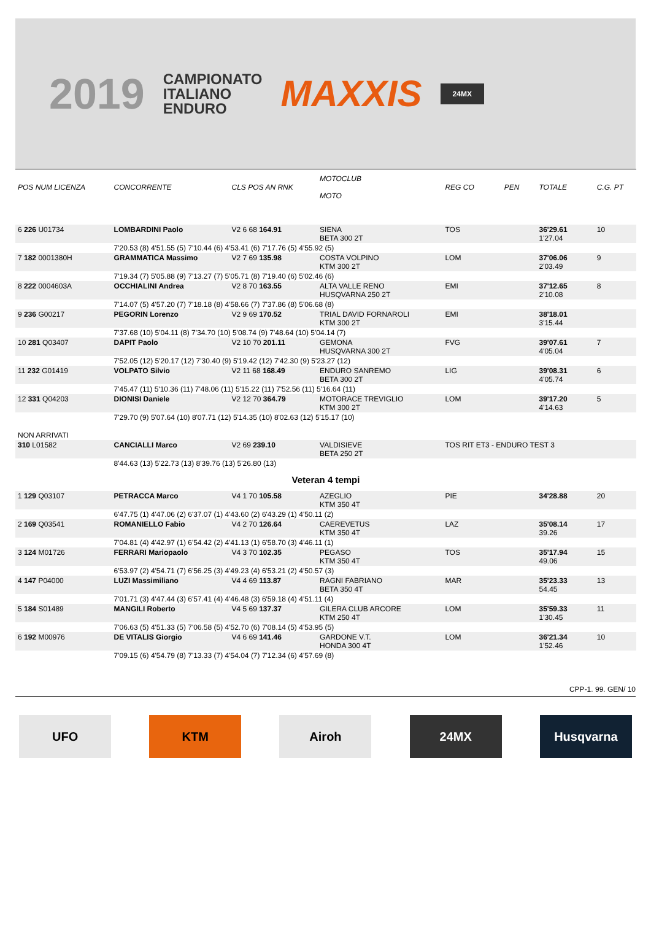2019
CAMPIONATO
ITALIANO
ENDURO
MAXXIS
24MX
| POS NUM LICENZA | CONCORRENTE | CLS POS AN RNK | MOTOCLUB MOTO | REG CO | PEN | TOTALE | C.G. PT |
| --- | --- | --- | --- | --- | --- | --- | --- |
| 6 226 U01734 | LOMBARDINI Paolo | V2 6 68 164.91 | SIENA BETA 300 2T | TOS | | 36'29.61 1'27.04 | 10 |
| | 7'20.53 (8) 4'51.55 (5) 7'10.44 (6) 4'53.41 (6) 7'17.76 (5) 4'55.92 (5) | | | | | | |
| 7 182 0001380H | GRAMMATICA Massimo | V2 7 69 135.98 | COSTA VOLPINO KTM 300 2T | LOM | | 37'06.06 2'03.49 | 9 |
| | 7'19.34 (7) 5'05.88 (9) 7'13.27 (7) 5'05.71 (8) 7'19.40 (6) 5'02.46 (6) | | | | | | |
| 8 222 0004603A | OCCHIALINI Andrea | V2 8 70 163.55 | ALTA VALLE RENO HUSQVARNA 250 2T | EMI | | 37'12.65 2'10.08 | 8 |
| | 7'14.07 (5) 4'57.20 (7) 7'18.18 (8) 4'58.66 (7) 7'37.86 (8) 5'06.68 (8) | | | | | | |
| 9 236 G00217 | PEGORIN Lorenzo | V2 9 69 170.52 | TRIAL DAVID FORNAROLI KTM 300 2T | EMI | | 38'18.01 3'15.44 | |
| | 7'37.68 (10) 5'04.11 (8) 7'34.70 (10) 5'08.74 (9) 7'48.64 (10) 5'04.14 (7) | | | | | | |
| 10 281 Q03407 | DAPIT Paolo | V2 10 70 201.11 | GEMONA HUSQVARNA 300 2T | FVG | | 39'07.61 4'05.04 | 7 |
| | 7'52.05 (12) 5'20.17 (12) 7'30.40 (9) 5'19.42 (12) 7'42.30 (9) 5'23.27 (12) | | | | | | |
| 11 232 G01419 | VOLPATO Silvio | V2 11 68 168.49 | ENDURO SANREMO BETA 300 2T | LIG | | 39'08.31 4'05.74 | 6 |
| | 7'45.47 (11) 5'10.36 (11) 7'48.06 (11) 5'15.22 (11) 7'52.56 (11) 5'16.64 (11) | | | | | | |
| 12 331 Q04203 | DIONISI Daniele | V2 12 70 364.79 | MOTORACE TREVIGLIO KTM 300 2T | LOM | | 39'17.20 4'14.63 | 5 |
| | 7'29.70 (9) 5'07.64 (10) 8'07.71 (12) 5'14.35 (10) 8'02.63 (12) 5'15.17 (10) | | | | | | |
| NON ARRIVATI | | | | | | | |
| 310 L01582 | CANCIALLI Marco | V2 69 239.10 | VALDISIEVE BETA 250 2T | TOS RIT ET3 - ENDURO TEST 3 | | | |
| | 8'44.63 (13) 5'22.73 (13) 8'39.76 (13) 5'26.80 (13) | | | | | | |
| Veteran 4 tempi | | | | | | | |
| 1 129 Q03107 | PETRACCA Marco | V4 1 70 105.58 | AZEGLIO KTM 350 4T | PIE | | 34'28.88 | 20 |
| | 6'47.75 (1) 4'47.06 (2) 6'37.07 (1) 4'43.60 (2) 6'43.29 (1) 4'50.11 (2) | | | | | | |
| 2 169 Q03541 | ROMANIELLO Fabio | V4 2 70 126.64 | CAEREVETUS KTM 350 4T | LAZ | | 35'08.14 39.26 | 17 |
| | 7'04.81 (4) 4'42.97 (1) 6'54.42 (2) 4'41.13 (1) 6'58.70 (3) 4'46.11 (1) | | | | | | |
| 3 124 M01726 | FERRARI Mariopaolo | V4 3 70 102.35 | PEGASO KTM 350 4T | TOS | | 35'17.94 49.06 | 15 |
| | 6'53.97 (2) 4'54.71 (7) 6'56.25 (3) 4'49.23 (4) 6'53.21 (2) 4'50.57 (3) | | | | | | |
| 4 147 P04000 | LUZI Massimiliano | V4 4 69 113.87 | RAGNI FABRIANO BETA 350 4T | MAR | | 35'23.33 54.45 | 13 |
| | 7'01.71 (3) 4'47.44 (3) 6'57.41 (4) 4'46.48 (3) 6'59.18 (4) 4'51.11 (4) | | | | | | |
| 5 184 S01489 | MANGILI Roberto | V4 5 69 137.37 | GILERA CLUB ARCORE KTM 250 4T | LOM | | 35'59.33 1'30.45 | 11 |
| | 7'06.63 (5) 4'51.33 (5) 7'06.58 (5) 4'52.70 (6) 7'08.14 (5) 4'53.95 (5) | | | | | | |
| 6 192 M00976 | DE VITALIS Giorgio | V4 6 69 141.46 | GARDONE V.T. HONDA 300 4T | LOM | | 36'21.34 1'52.46 | 10 |
| | 7'09.15 (6) 4'54.79 (8) 7'13.33 (7) 4'54.04 (7) 7'12.34 (6) 4'57.69 (8) | | | | | | |
CPP-1. 99. GEN/ 10
UFO KTM Airoh 24MX Husqvarna